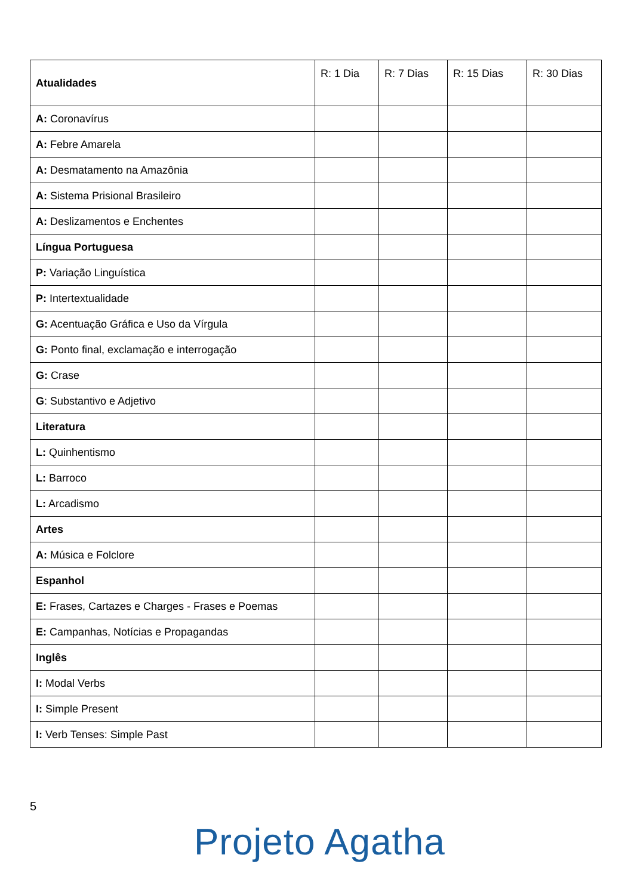| Atualidades | R: 1 Dia | R: 7 Dias | R: 15 Dias | R: 30 Dias |
| --- | --- | --- | --- | --- |
| A: Coronavírus | | | | |
| A: Febre Amarela | | | | |
| A: Desmatamento na Amazônia | | | | |
| A: Sistema Prisional Brasileiro | | | | |
| A: Deslizamentos e Enchentes | | | | |
| Língua Portuguesa | | | | |
| P: Variação Linguística | | | | |
| P: Intertextualidade | | | | |
| G: Acentuação Gráfica e Uso da Vírgula | | | | |
| G: Ponto final, exclamação e interrogação | | | | |
| G: Crase | | | | |
| G : Substantivo e Adjetivo | | | | |
| Literatura | | | | |
| L: Quinhentismo | | | | |
| L: Barroco | | | | |
| L: Arcadismo | | | | |
| Artes | | | | |
| A: Música e Folclore | | | | |
| Espanhol | | | | |
| E: Frases, Cartazes e Charges - Frases e Poemas | | | | |
| E: Campanhas, Notícias e Propagandas | | | | |
| Inglês | | | | |
| I: Modal Verbs | | | | |
| I: Simple Present | | | | |
| I: Verb Tenses: Simple Past | | | | |
5
Projeto Agatha